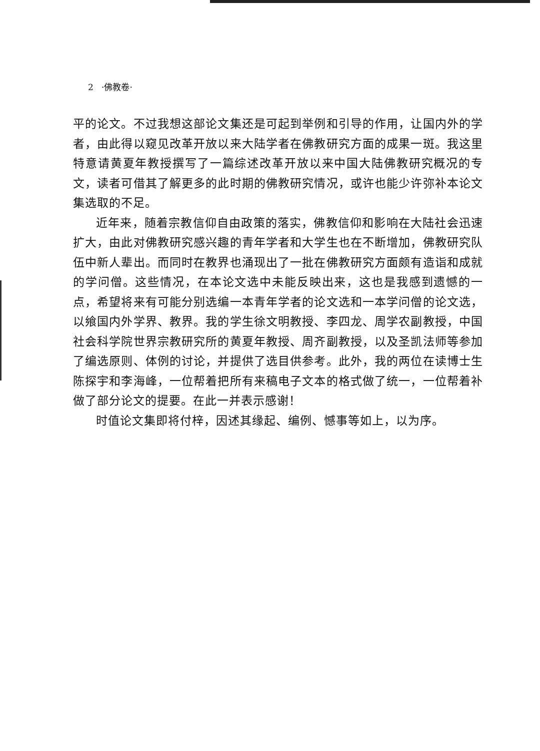2 ·佛教卷·
平的论文。不过我想这部论文集还是可起到举例和引导的作用，让国内外的学者，由此得以窥见改革开放以来大陆学者在佛教研究方面的成果一斑。我这里特意请黄夏年教授撰写了一篇综述改革开放以来中国大陆佛教研究概况的专文，读者可借其了解更多的此时期的佛教研究情况，或许也能少许弥补本论文集选取的不足。
近年来，随着宗教信仰自由政策的落实，佛教信仰和影响在大陆社会迅速扩大，由此对佛教研究感兴趣的青年学者和大学生也在不断增加，佛教研究队伍中新人辈出。而同时在教界也涌现出了一批在佛教研究方面颇有造诣和成就的学问僧。这些情况，在本论文选中未能反映出来，这也是我感到遗憾的一点，希望将来有可能分别选编一本青年学者的论文选和一本学问僧的论文选，以飨国内外学界、教界。我的学生徐文明教授、李四龙、周学农副教授，中国社会科学院世界宗教研究所的黄夏年教授、周齐副教授，以及圣凯法师等参加了编选原则、体例的讨论，并提供了选目供参考。此外，我的两位在读博士生陈探宇和李海峰，一位帮着把所有来稿电子文本的格式做了统一，一位帮着补做了部分论文的提要。在此一并表示感谢！
时值论文集即将付梓，因述其缘起、编例、憾事等如上，以为序。